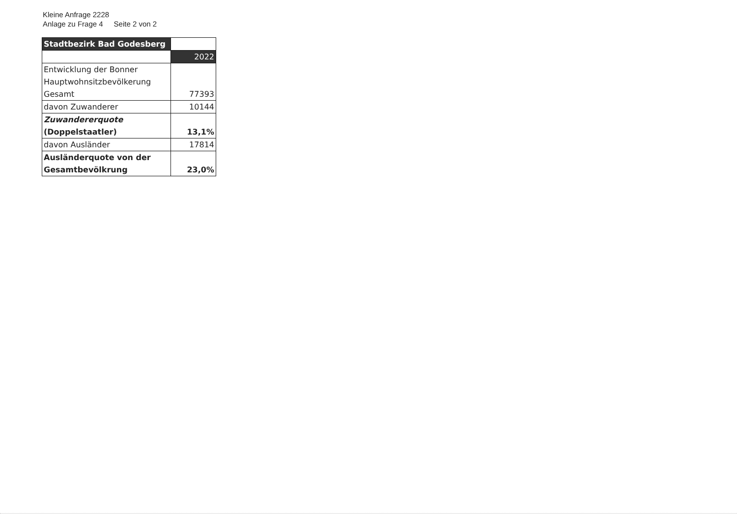Kleine Anfrage 2228
Anlage zu Frage 4 Seite 2 von 2
| Stadtbezirk Bad Godesberg | |
| | 2022 |
| Entwicklung der Bonner Hauptwohnsitzbevölkerung Gesamt | 77393 |
| davon Zuwanderer | 10144 |
| Zuwandererquote (Doppelstaatler) | 13,1% |
| davon Ausländer | 17814 |
| Ausländerquote von der Gesamtbevölkrung | 23,0% |